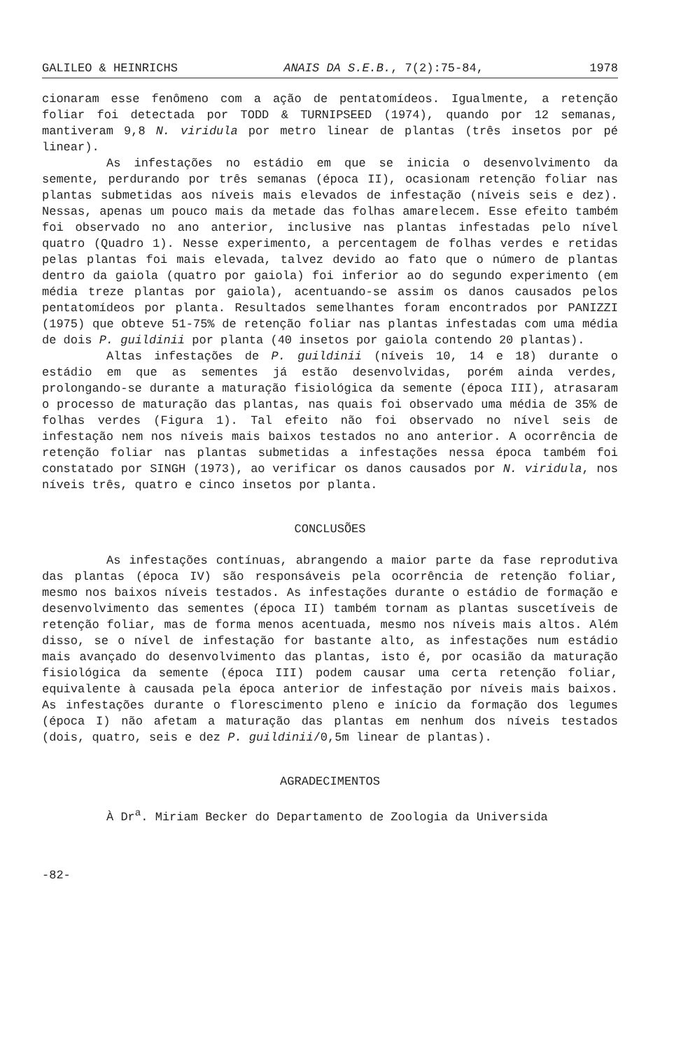GALILEO & HEINRICHS ANAIS DA S.E.B., 7(2):75-84, 1978
cionaram esse fenômeno com a ação de pentatomídeos. Igualmente, a retenção foliar foi detectada por TODD & TURNIPSEED (1974), quando por 12 semanas, mantiveram 9,8 N. viridula por metro linear de plantas (três insetos por pé linear).
As infestações no estádio em que se inicia o desenvolvimento da semente, perdurando por três semanas (época II), ocasionam retenção foliar nas plantas submetidas aos níveis mais elevados de infestação (níveis seis e dez). Nessas, apenas um pouco mais da metade das folhas amarelecem. Esse efeito também foi observado no ano anterior, inclusive nas plantas infestadas pelo nível quatro (Quadro 1). Nesse experimento, a percentagem de folhas verdes e retidas pelas plantas foi mais elevada, talvez devido ao fato que o número de plantas dentro da gaiola (quatro por gaiola) foi inferior ao do segundo experimento (em média treze plantas por gaiola), acentuando-se assim os danos causados pelos pentatomídeos por planta. Resultados semelhantes foram encontrados por PANIZZI (1975) que obteve 51-75% de retenção foliar nas plantas infestadas com uma média de dois P. guildinii por planta (40 insetos por gaiola contendo 20 plantas).
Altas infestações de P. guildinii (níveis 10, 14 e 18) durante o estádio em que as sementes já estão desenvolvidas, porém ainda verdes, prolongando-se durante a maturação fisiológica da semente (época III), atrasaram o processo de maturação das plantas, nas quais foi observado uma média de 35% de folhas verdes (Figura 1). Tal efeito não foi observado no nível seis de infestação nem nos níveis mais baixos testados no ano anterior. A ocorrência de retenção foliar nas plantas submetidas a infestações nessa época também foi constatado por SINGH (1973), ao verificar os danos causados por N. viridula, nos níveis três, quatro e cinco insetos por planta.
CONCLUSÕES
As infestações contínuas, abrangendo a maior parte da fase reprodutiva das plantas (época IV) são responsáveis pela ocorrência de retenção foliar, mesmo nos baixos níveis testados. As infestações durante o estádio de formação e desenvolvimento das sementes (época II) também tornam as plantas suscetíveis de retenção foliar, mas de forma menos acentuada, mesmo nos níveis mais altos. Além disso, se o nível de infestação for bastante alto, as infestações num estádio mais avançado do desenvolvimento das plantas, isto é, por ocasião da maturação fisiológica da semente (época III) podem causar uma certa retenção foliar, equivalente à causada pela época anterior de infestação por níveis mais baixos. As infestações durante o florescimento pleno e início da formação dos legumes (época I) não afetam a maturação das plantas em nenhum dos níveis testados (dois, quatro, seis e dez P. guildinii/0,5m linear de plantas).
AGRADECIMENTOS
À Dr<sup>a</sup>. Miriam Becker do Departamento de Zoologia da Universida
-82-